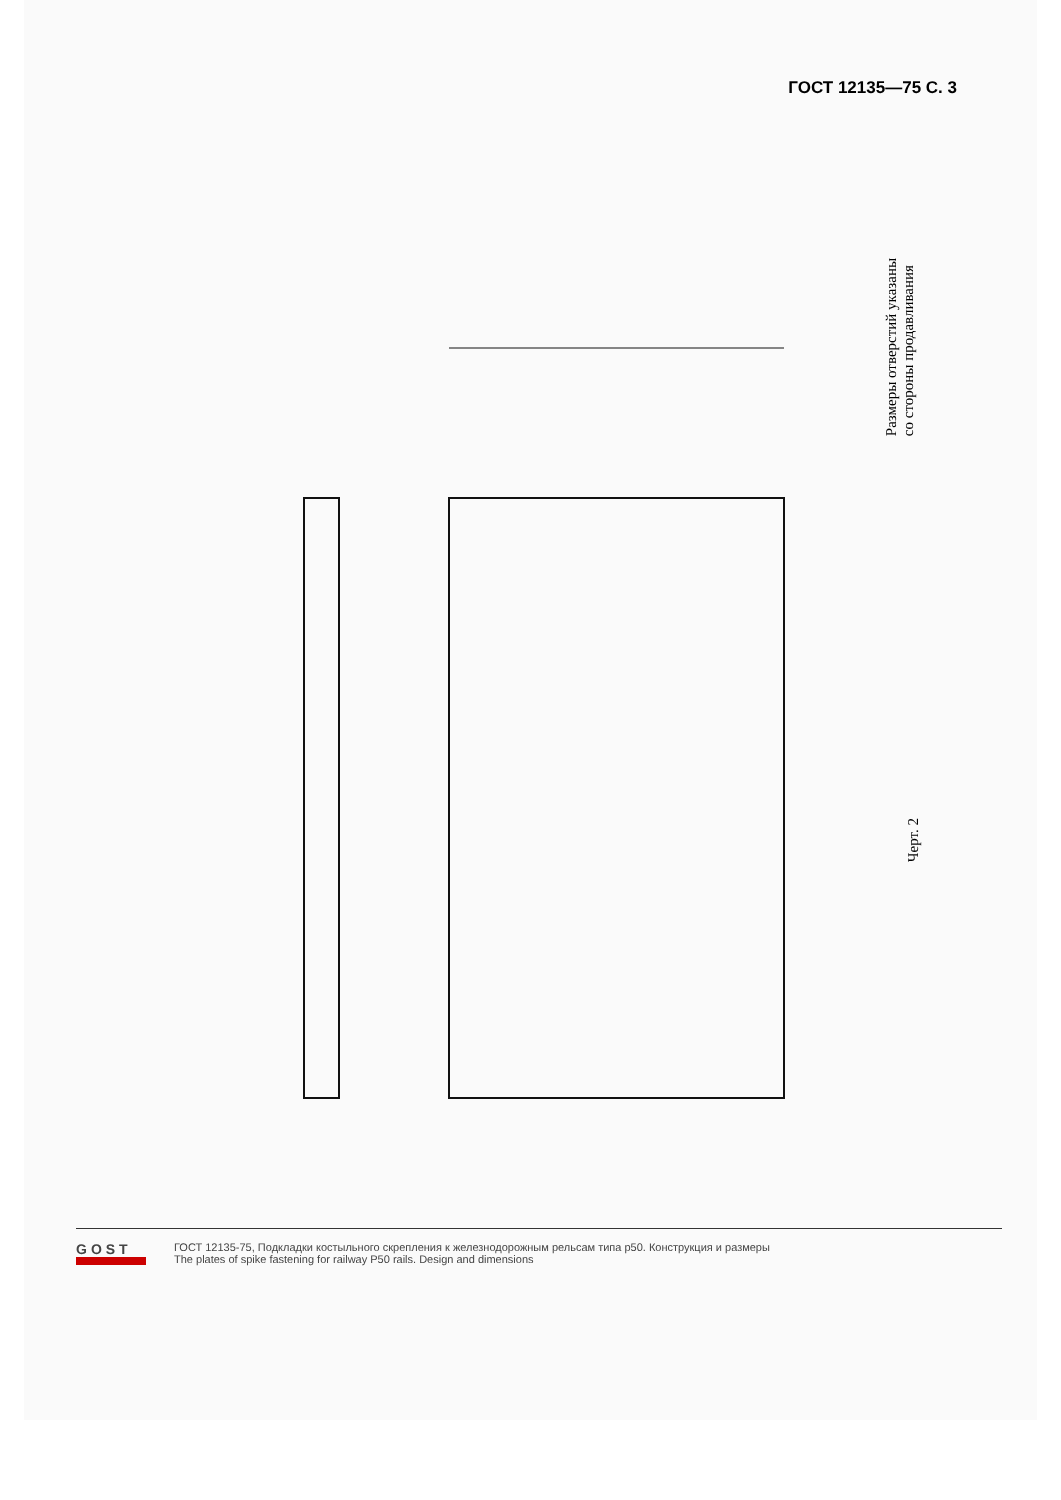ГОСТ 12135—75 С. 3
Размеры отверстий указаны
со стороны продавливания
Черт. 2
GOST
ГОСТ 12135-75, Подкладки костыльного скрепления к железнодорожным рельсам типа р50. Конструкция и размеры
The plates of spike fastening for railway P50 rails. Design and dimensions